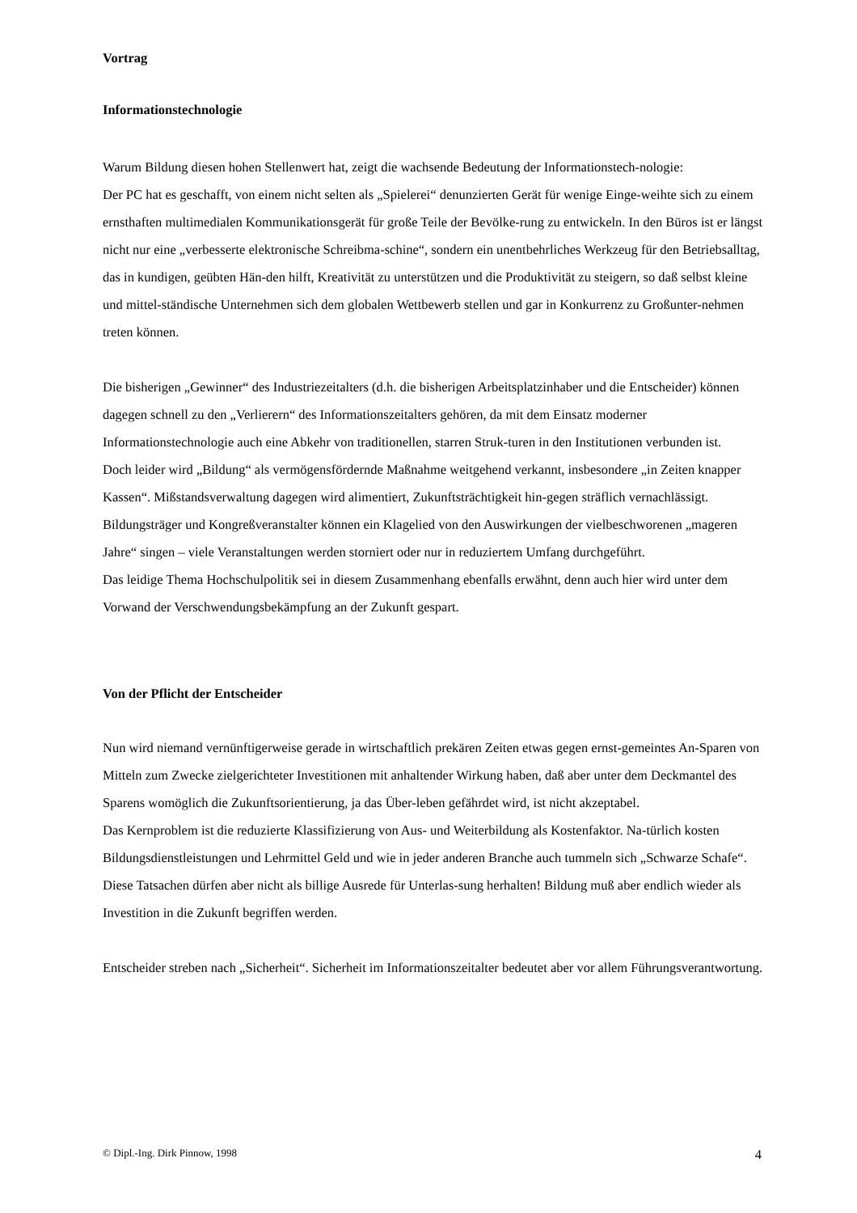Vortrag
Informationstechnologie
Warum Bildung diesen hohen Stellenwert hat, zeigt die wachsende Bedeutung der Informationstech-nologie:
Der PC hat es geschafft, von einem nicht selten als „Spielerei“ denunzierten Gerät für wenige Einge-weihte sich zu einem ernsthaften multimedialen Kommunikationsgerät für große Teile der Bevölke-rung zu entwickeln. In den Büros ist er längst nicht nur eine „verbesserte elektronische Schreibma-schine“, sondern ein unentbehrliches Werkzeug für den Betriebsalltag, das in kundigen, geübten Hän-den hilft, Kreativität zu unterstützen und die Produktivität zu steigern, so daß selbst kleine und mittel-ständische Unternehmen sich dem globalen Wettbewerb stellen und gar in Konkurrenz zu Großunter-nehmen treten können.
Die bisherigen „Gewinner“ des Industriezeitalters (d.h. die bisherigen Arbeitsplatzinhaber und die Entscheider) können dagegen schnell zu den „Verlierern“ des Informationszeitalters gehören, da mit dem Einsatz moderner Informationstechnologie auch eine Abkehr von traditionellen, starren Struk-turen in den Institutionen verbunden ist.
Doch leider wird „Bildung“ als vermögensfördernde Maßnahme weitgehend verkannt, insbesondere „in Zeiten knapper Kassen“. Mißstandsverwaltung dagegen wird alimentiert, Zukunftsträchtigkeit hin-gegen sträflich vernachlässigt. Bildungsträger und Kongreßveranstalter können ein Klagelied von den Auswirkungen der vielbeschworenen „mageren Jahre“ singen – viele Veranstaltungen werden storniert oder nur in reduziertem Umfang durchgeführt.
Das leidige Thema Hochschulpolitik sei in diesem Zusammenhang ebenfalls erwähnt, denn auch hier wird unter dem Vorwand der Verschwendungsbekämpfung an der Zukunft gespart.
Von der Pflicht der Entscheider
Nun wird niemand vernünftigerweise gerade in wirtschaftlich prekären Zeiten etwas gegen ernst-gemeintes An-Sparen von Mitteln zum Zwecke zielgerichteter Investitionen mit anhaltender Wirkung haben, daß aber unter dem Deckmantel des Sparens womöglich die Zukunftsorientierung, ja das Über-leben gefährdet wird, ist nicht akzeptabel.
Das Kernproblem ist die reduzierte Klassifizierung von Aus- und Weiterbildung als Kostenfaktor. Na-türlich kosten Bildungsdienstleistungen und Lehrmittel Geld und wie in jeder anderen Branche auch tummeln sich „Schwarze Schafe“. Diese Tatsachen dürfen aber nicht als billige Ausrede für Unterlas-sung herhalten! Bildung muß aber endlich wieder als Investition in die Zukunft begriffen werden.
Entscheider streben nach „Sicherheit“. Sicherheit im Informationszeitalter bedeutet aber vor allem Führungsverantwortung.
© Dipl.-Ing. Dirk Pinnow, 1998 4